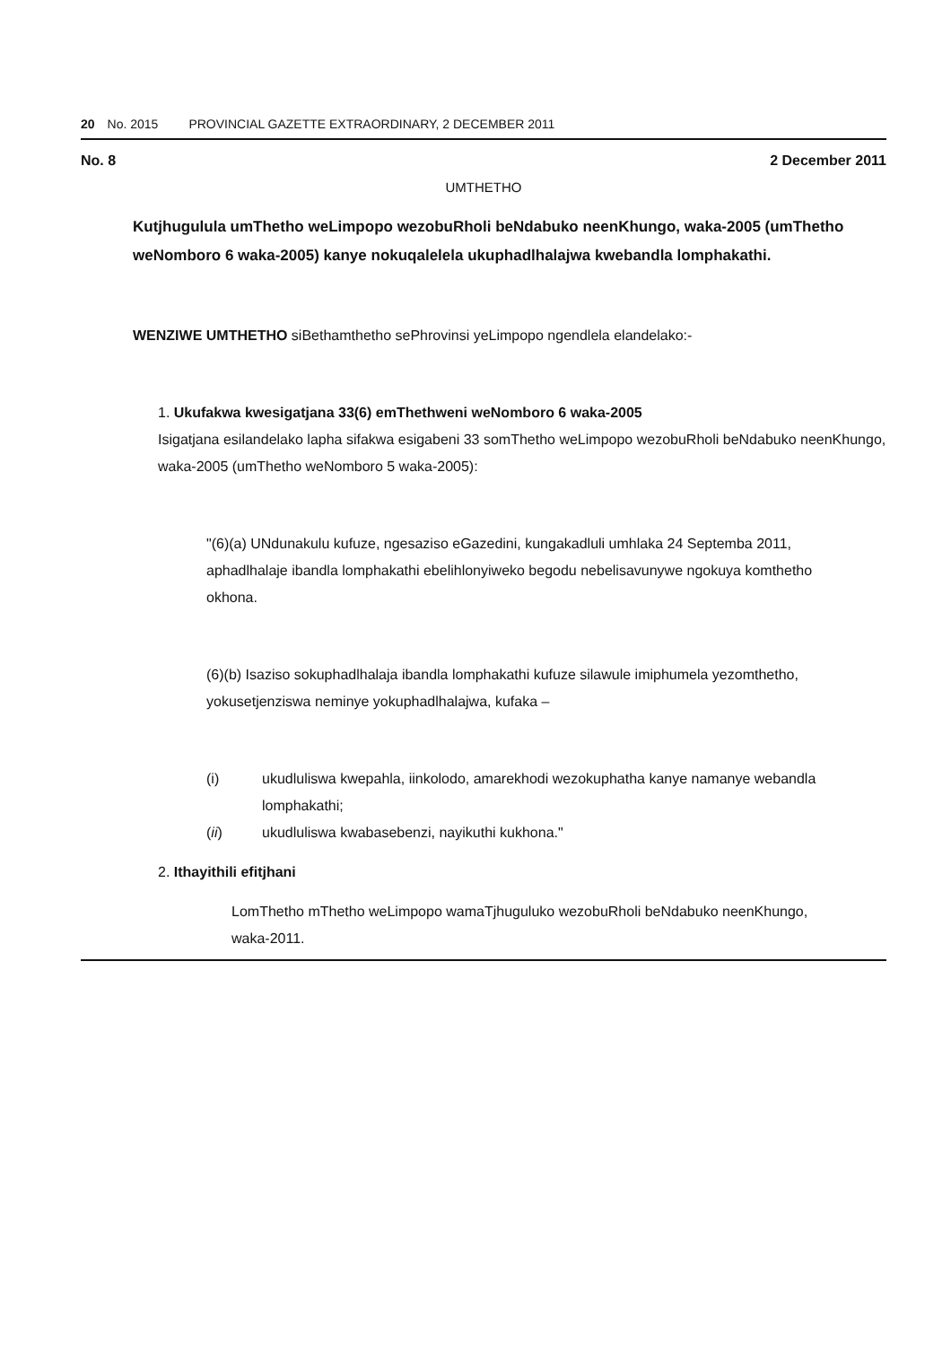20 No. 2015 PROVINCIAL GAZETTE EXTRAORDINARY, 2 DECEMBER 2011
No. 8 2 December 2011
UMTHETHO
Kutjhugulula umThetho weLimpopo wezobuRholi beNdabuko neenKhungo, waka-2005 (umThetho weNomboro 6 waka-2005) kanye nokuqalelela ukuphadlhalajwa kwebandla lomphakathi.
WENZIWE UMTHETHO siBethamthetho sePhrovinsi yeLimpopo ngendlela elandelako:-
1. Ukufakwa kwesigatjana 33(6) emThethweni weNomboro 6 waka-2005
Isigatjana esilandelako lapha sifakwa esigabeni 33 somThetho weLimpopo wezobuRholi beNdabuko neenKhungo, waka-2005 (umThetho weNomboro 5 waka-2005):
"(6)(a) UNdunakulu kufuze, ngesaziso eGazedini, kungakadluli umhlaka 24 Septemba 2011, aphadlhalaje ibandla lomphakathi ebelihlonyiweko begodu nebelisavunywe ngokuya komthetho okhona.
(6)(b) Isaziso sokuphadlhalaja ibandla lomphakathi kufuze silawule imiphumela yezomthetho, yokusetjenziswa neminye yokuphadlhalajwa, kufaka –
(i) ukudluliswa kwepahla, iinkolodo, amarekhodi wezokuphatha kanye namanye webandla lomphakathi;
(ii) ukudluliswa kwabasebenzi, nayikuthi kukhona."
2. Ithayithili efitjhani
LomThetho mThetho weLimpopo wamaTjhuguluko wezobuRholi beNdabuko neenKhungo, waka-2011.